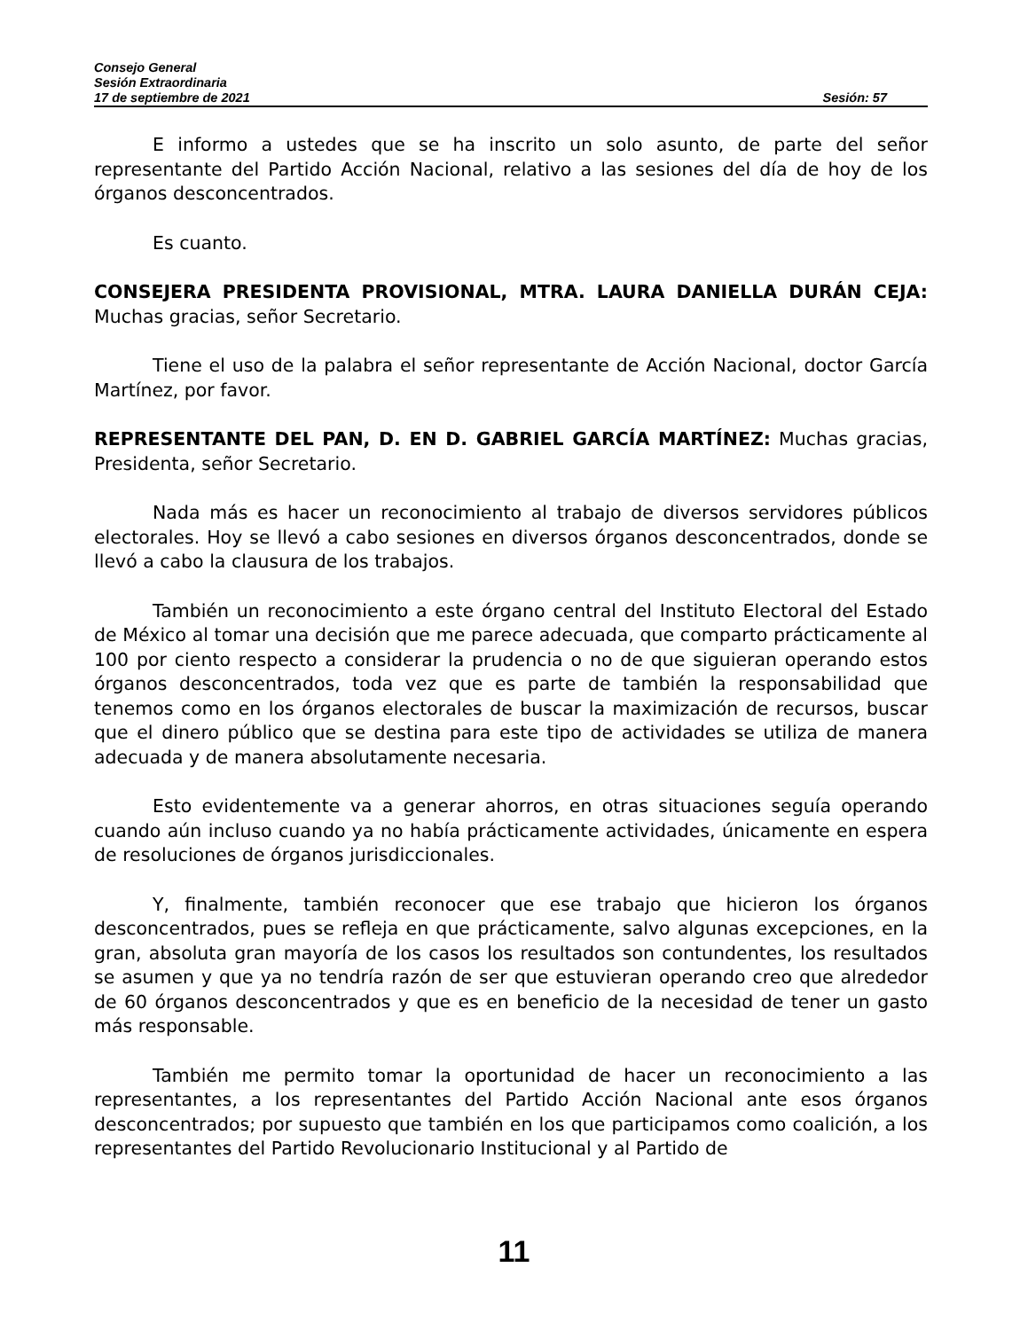Consejo General
Sesión Extraordinaria
17 de septiembre de 2021 Sesión: 57
E informo a ustedes que se ha inscrito un solo asunto, de parte del señor representante del Partido Acción Nacional, relativo a las sesiones del día de hoy de los órganos desconcentrados.
Es cuanto.
CONSEJERA PRESIDENTA PROVISIONAL, MTRA. LAURA DANIELLA DURÁN CEJA: Muchas gracias, señor Secretario.
Tiene el uso de la palabra el señor representante de Acción Nacional, doctor García Martínez, por favor.
REPRESENTANTE DEL PAN, D. EN D. GABRIEL GARCÍA MARTÍNEZ: Muchas gracias, Presidenta, señor Secretario.
Nada más es hacer un reconocimiento al trabajo de diversos servidores públicos electorales. Hoy se llevó a cabo sesiones en diversos órganos desconcentrados, donde se llevó a cabo la clausura de los trabajos.
También un reconocimiento a este órgano central del Instituto Electoral del Estado de México al tomar una decisión que me parece adecuada, que comparto prácticamente al 100 por ciento respecto a considerar la prudencia o no de que siguieran operando estos órganos desconcentrados, toda vez que es parte de también la responsabilidad que tenemos como en los órganos electorales de buscar la maximización de recursos, buscar que el dinero público que se destina para este tipo de actividades se utiliza de manera adecuada y de manera absolutamente necesaria.
Esto evidentemente va a generar ahorros, en otras situaciones seguía operando cuando aún incluso cuando ya no había prácticamente actividades, únicamente en espera de resoluciones de órganos jurisdiccionales.
Y, finalmente, también reconocer que ese trabajo que hicieron los órganos desconcentrados, pues se refleja en que prácticamente, salvo algunas excepciones, en la gran, absoluta gran mayoría de los casos los resultados son contundentes, los resultados se asumen y que ya no tendría razón de ser que estuvieran operando creo que alrededor de 60 órganos desconcentrados y que es en beneficio de la necesidad de tener un gasto más responsable.
También me permito tomar la oportunidad de hacer un reconocimiento a las representantes, a los representantes del Partido Acción Nacional ante esos órganos desconcentrados; por supuesto que también en los que participamos como coalición, a los representantes del Partido Revolucionario Institucional y al Partido de
11